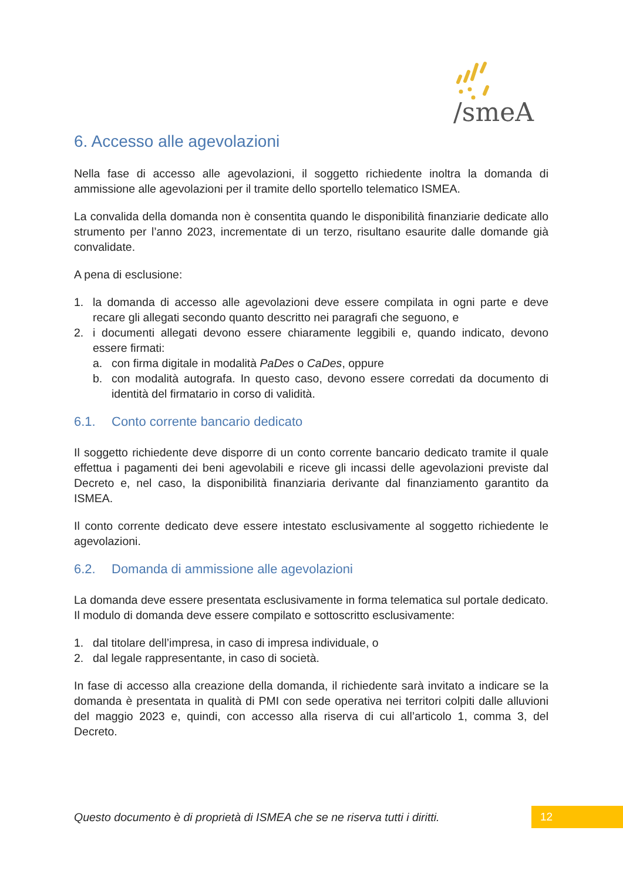/smeA
6. Accesso alle agevolazioni
Nella fase di accesso alle agevolazioni, il soggetto richiedente inoltra la domanda di ammissione alle agevolazioni per il tramite dello sportello telematico ISMEA.
La convalida della domanda non è consentita quando le disponibilità finanziarie dedicate allo strumento per l’anno 2023, incrementate di un terzo, risultano esaurite dalle domande già convalidate.
A pena di esclusione:
1. la domanda di accesso alle agevolazioni deve essere compilata in ogni parte e deve recare gli allegati secondo quanto descritto nei paragrafi che seguono, e
2. i documenti allegati devono essere chiaramente leggibili e, quando indicato, devono essere firmati:
a. con firma digitale in modalità PaDes o CaDes, oppure
b. con modalità autografa. In questo caso, devono essere corredati da documento di identità del firmatario in corso di validità.
6.1. Conto corrente bancario dedicato
Il soggetto richiedente deve disporre di un conto corrente bancario dedicato tramite il quale effettua i pagamenti dei beni agevolabili e riceve gli incassi delle agevolazioni previste dal Decreto e, nel caso, la disponibilità finanziaria derivante dal finanziamento garantito da ISMEA.
Il conto corrente dedicato deve essere intestato esclusivamente al soggetto richiedente le agevolazioni.
6.2. Domanda di ammissione alle agevolazioni
La domanda deve essere presentata esclusivamente in forma telematica sul portale dedicato. Il modulo di domanda deve essere compilato e sottoscritto esclusivamente:
1. dal titolare dell’impresa, in caso di impresa individuale, o
2. dal legale rappresentante, in caso di società.
In fase di accesso alla creazione della domanda, il richiedente sarà invitato a indicare se la domanda è presentata in qualità di PMI con sede operativa nei territori colpiti dalle alluvioni del maggio 2023 e, quindi, con accesso alla riserva di cui all’articolo 1, comma 3, del Decreto.
Questo documento è di proprietà di ISMEA che se ne riserva tutti i diritti.
12